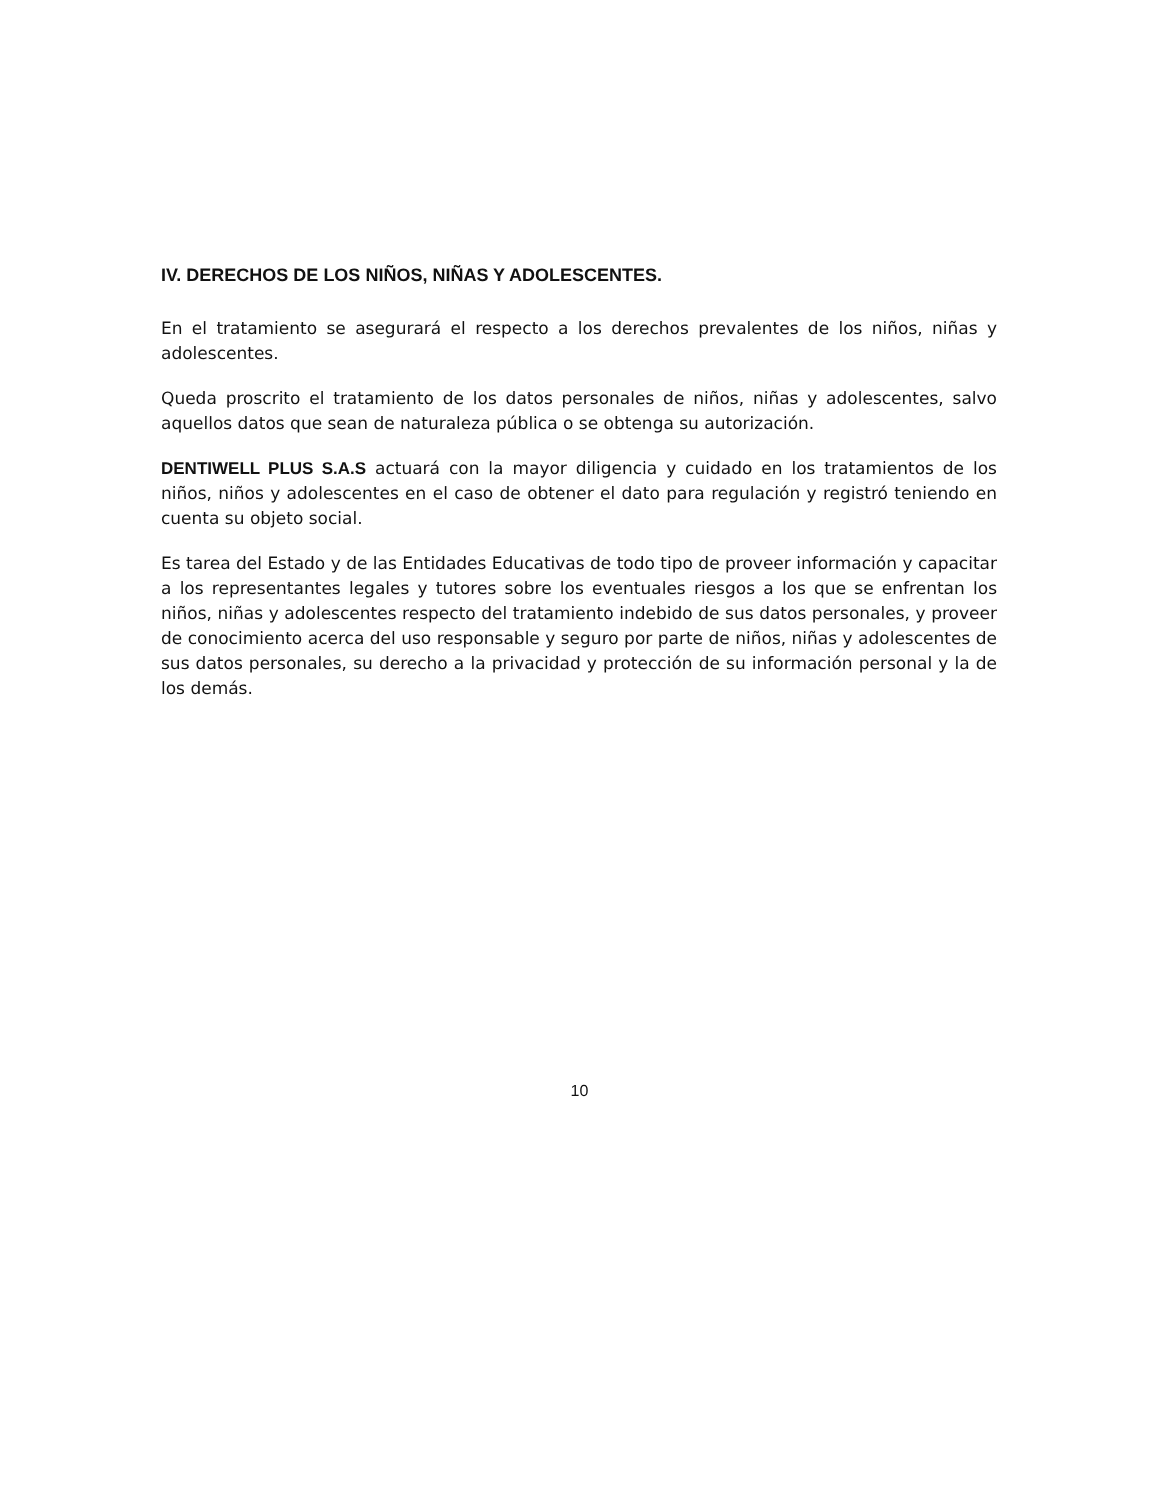IV. DERECHOS DE LOS NIÑOS, NIÑAS Y ADOLESCENTES.
En el tratamiento se asegurará el respecto a los derechos prevalentes de los niños, niñas y adolescentes.
Queda proscrito el tratamiento de los datos personales de niños, niñas y adolescentes, salvo aquellos datos que sean de naturaleza pública o se obtenga su autorización.
DENTIWELL PLUS S.A.S actuará con la mayor diligencia y cuidado en los tratamientos de los niños, niños y adolescentes en el caso de obtener el dato para regulación y registró teniendo en cuenta su objeto social.
Es tarea del Estado y de las Entidades Educativas de todo tipo de proveer información y capacitar a los representantes legales y tutores sobre los eventuales riesgos a los que se enfrentan los niños, niñas y adolescentes respecto del tratamiento indebido de sus datos personales, y proveer de conocimiento acerca del uso responsable y seguro por parte de niños, niñas y adolescentes de sus datos personales, su derecho a la privacidad y protección de su información personal y la de los demás.
10